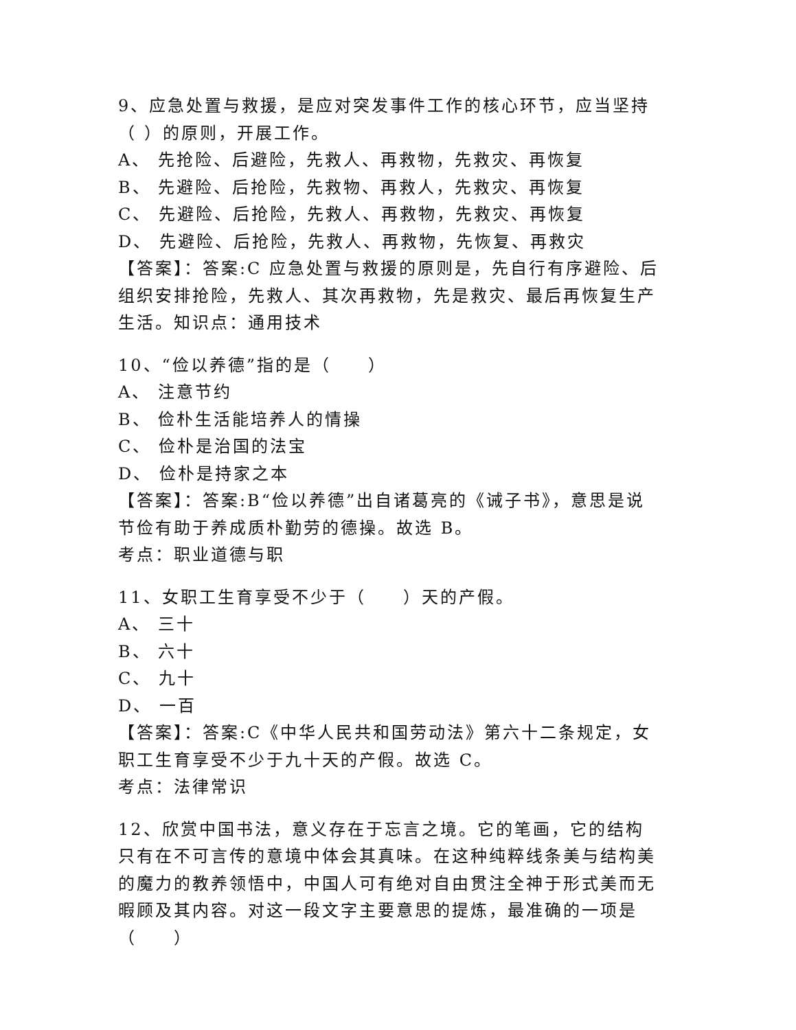9、应急处置与救援，是应对突发事件工作的核心环节，应当坚持（ ）的原则，开展工作。
A、 先抢险、后避险，先救人、再救物，先救灾、再恢复
B、 先避险、后抢险，先救物、再救人，先救灾、再恢复
C、 先避险、后抢险，先救人、再救物，先救灾、再恢复
D、 先避险、后抢险，先救人、再救物，先恢复、再救灾
【答案】：答案:C 应急处置与救援的原则是，先自行有序避险、后组织安排抢险，先救人、其次再救物，先是救灾、最后再恢复生产生活。知识点：通用技术
10、“俭以养德”指的是（　　）
A、 注意节约
B、 俭朴生活能培养人的情操
C、 俭朴是治国的法宝
D、 俭朴是持家之本
【答案】：答案:B“俭以养德”出自诸葛亮的《诫子书》，意思是说节俭有助于养成质朴勤劳的德操。故选 B。
考点：职业道德与职
11、女职工生育享受不少于（　　）天的产假。
A、 三十
B、 六十
C、 九十
D、 一百
【答案】：答案:C《中华人民共和国劳动法》第六十二条规定，女职工生育享受不少于九十天的产假。故选 C。
考点：法律常识
12、欣赏中国书法，意义存在于忘言之境。它的笔画，它的结构只有在不可言传的意境中体会其真味。在这种纯粹线条美与结构美的魔力的教养领悟中，中国人可有绝对自由贯注全神于形式美而无暇顾及其内容。对这一段文字主要意思的提炼，最准确的一项是（　　）